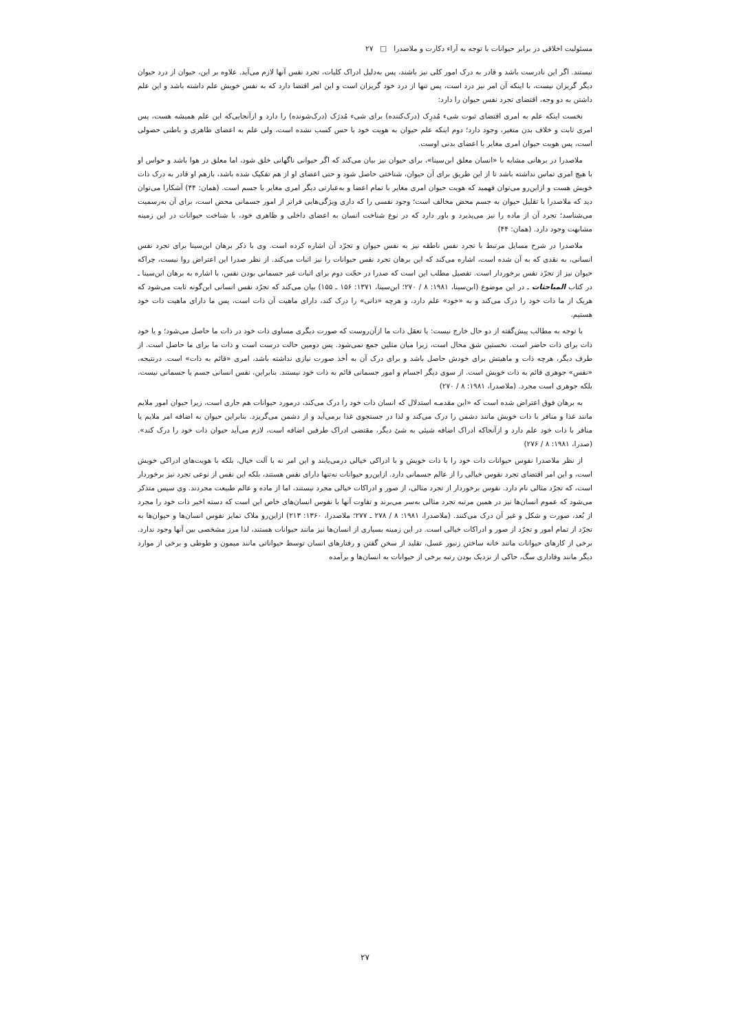مسئولیت اخلاقی در برابر حیوانات با توجه به آراء دکارت و ملاصدرا □ ۲۷
نیستند. اگر این نادرست باشد و قادر به درک امور کلی نیز باشند، پس به‌دلیل ادراک کلیات، تجرد نفس آنها لازم می‌آید. علاوه بر این، حیوان از درد حیوان دیگر گریزان نیست، با اینکه آن امر نیز درد است، پس تنها از درد خود گریزان است و این امر اقتضا دارد که به نفس خویش علم داشته باشد و این علم داشتن به دو وجه، اقتضای تجرد نفس حیوان را دارد:
نخست اینکه علم به امری اقتضای ثبوت شیء مُدرِک (درک‌کننده) برای شیء مُدرَک (درک‌شونده) را دارد و ازآنجایی‌که این علم همیشه هست، پس امری ثابت و خلاف بدن متغیر، وجود دارد؛ دوم اینکه علم حیوان به هویت خود با حس کسب نشده است، ولی علم به اعضای ظاهری و باطنی حصولی است، پس هویت حیوان امری مغایر با اعضای بدنی اوست.
ملاصدرا در برهانی مشابه با «انسان معلق ابن‌سینا»، برای حیوان نیز بیان می‌کند که اگر حیوانی ناگهانی خلق شود، اما معلق در هوا باشد و حواس او با هیچ امری تماس نداشته باشد تا از این طریق برای آن حیوان، شناختی حاصل شود و حتی اعضای او از هم تفکیک شده باشد، بازهم او قادر به درک ذات خویش هست و ازاین‌رو می‌توان فهمید که هویت حیوان امری مغایر با تمام اعضا و به‌عبارتی دیگر امری مغایر با جسم است. (همان: ۴۴) آشکارا می‌توان دید که ملاصدرا با تقلیل حیوان به جسم محض مخالف است؛ وجود نفسی را که داری ویژگی‌هایی فراتر از امور جسمانی محض است، برای آن به‌رسمیت می‌شناسد؛ تجرد آن از ماده را نیز می‌پذیرد و باور دارد که در نوع شناخت انسان به اعضای داخلی و ظاهری خود، با شناخت حیوانات در این زمینه مشابهت وجود دارد. (همان: ۴۴)
ملاصدرا در شرح مسایل مرتبط با تجرد نفس ناطقه نیز به نفس حیوان و تجرّد آن اشاره کرده است. وی با ذکر برهان ابن‌سینا برای تجرد نفس انسانی، به نقدی که به آن شده است، اشاره می‌کند که این برهان تجرد نفس حیوانات را نیز اثبات می‌کند. از نظر صدرا این اعتراض روا نیست، چراکه حیوان نیز از تجرّد نفس برخوردار است. تفصیل مطلب این است که صدرا در حجّت دوم برای اثبات غیر جسمانی بودن نفس، با اشاره به برهان ابن‌سینا ـ در کتاب المباحثات ـ در این موضوع (ابن‌سینا، ۱۹۸۱: ۸ / ۲۷۰؛ ابن‌سینا، ۱۳۷۱: ۱۵۶ ـ ۱۵۵) بیان می‌کند که تجرّد نفس انسانی این‌گونه ثابت می‌شود که هریک از ما ذات خود را درک می‌کند و به «خود» علم دارد، و هرچه «ذاتی» را درک کند، دارای ماهیت آن ذات است، پس ما دارای ماهیت ذات خود هستیم.
با توجه به مطالب پیش‌گفته از دو حال خارج نیست: یا تعقل ذات ما ازآن‌روست که صورت دیگری مساوی ذات خود در ذات ما حاصل می‌شود؛ و یا خود ذات برای ذات حاضر است. نخستین شق محال است، زیرا میان مثلین جمع نمی‌شود. پس دومین حالت درست است و ذات ما برای ما حاصل است. از طرف دیگر، هرچه ذات و ماهیتش برای خودش حاصل باشد و برای درک آن به أخذ صورت نیازی نداشته باشد، امری «قائم به ذات» است. درنتیجه، «نفس» جوهری قائم به ذات خویش است. از سوی دیگر اجسام و امور جسمانی قائم به ذات خود نیستند. بنابراین، نفس انسانی جسم یا جسمانی نیست، بلکه جوهری است مجرد. (ملاصدرا، ۱۹۸۱: ۸ / ۲۷۰)
به برهان فوق اعتراض شده است که «این مقدمـه استدلال که انسان ذات خود را درک می‌کند، درمورد حیوانات هم جاری است، زیرا حیوان امور ملایم مانند غذا و منافر با ذات خویش مانند دشمن را درک می‌کند و لذا در جستجوی غذا برمی‌آید و از دشمن می‌گریزد. بنابراین حیوان به اضافه امر ملایم یا منافر با ذات خود علم دارد و ازآنجاکه ادراک اضافه شیئی به شئ دیگر، مقتضی ادراک طرفین اضافه است، لازم می‌آید حیوان ذات خود را درک کند». (صدرا، ۱۹۸۱: ۸ / ۲۷۶)
از نظر ملاصدرا نفوس حیوانات ذات خود را با ذات خویش و با ادراکی خیالی درمی‌یابند و این امر نه با آلت خیال، بلکه با هویت‌های ادراکی خویش است، و این امر اقتضای تجرد نفوس خیالی را از عالم جسمانی دارد. ازاین‌رو حیوانات نه‌تنها دارای نفس هستند، بلکه این نفس از نوعی تجرد نیز برخوردار است، که تجرّد مثالی نام دارد. نفوس برخوردار از تجرد مثالی، از صور و ادراکات خیالی مجرد نیستند، اما از ماده و عالم طبیعت مجردند. وی سپس متذکر می‌شود که عموم انسان‌ها نیز در همین مرتبه تجرد مثالی به‌سر می‌برند و تفاوت آنها با نفوس انسان‌های خاص این است که دسته اخیر ذات خود را مجرد از بُعد، صورت و شکل و غیر آن درک می‌کنند. (ملاصدرا، ۱۹۸۱: ۸ / ۲۷۸ ـ ۲۷۷؛ ملاصدرا، ۱۳۶۰: ۲۱۳) ازاین‌رو ملاک تمایز نفوس انسان‌ها و حیوان‌ها به تجرّد از تمام امور و تجرّد از صور و ادراکات خیالی است. در این زمینه بسیاری از انسان‌ها نیز مانند حیوانات هستند، لذا مرز مشخصی بین آنها وجود ندارد. برخی از کارهای حیوانات مانند خانه ساختن زنبور عسل، تقلید از سخن گفتن و رفتارهای انسان توسط حیواناتی مانند میمون و طوطی و برخی از موارد دیگر مانند وفاداری سگ، حاکی از نزدیک بودن رتبه برخی از حیوانات به انسان‌ها و برآمده
۲۷